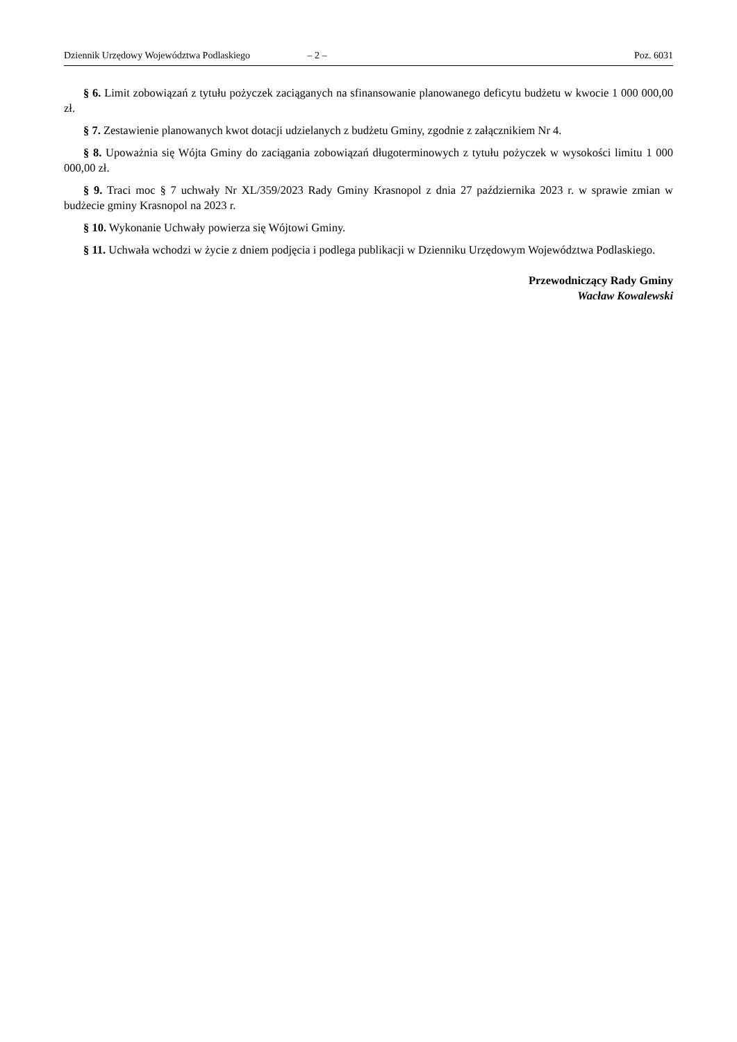Dziennik Urzędowy Województwa Podlaskiego – 2 – Poz. 6031
§ 6. Limit zobowiązań z tytułu pożyczek zaciąganych na sfinansowanie planowanego deficytu budżetu w kwocie 1 000 000,00 zł.
§ 7. Zestawienie planowanych kwot dotacji udzielanych z budżetu Gminy, zgodnie z załącznikiem Nr 4.
§ 8. Upoważnia się Wójta Gminy do zaciągania zobowiązań długoterminowych z tytułu pożyczek w wysokości limitu 1 000 000,00 zł.
§ 9. Traci moc § 7 uchwały Nr XL/359/2023 Rady Gminy Krasnopol z dnia 27 października 2023 r. w sprawie zmian w budżecie gminy Krasnopol na 2023 r.
§ 10. Wykonanie Uchwały powierza się Wójtowi Gminy.
§ 11. Uchwała wchodzi w życie z dniem podjęcia i podlega publikacji w Dzienniku Urzędowym Województwa Podlaskiego.
Przewodniczący Rady Gminy
Wacław Kowalewski